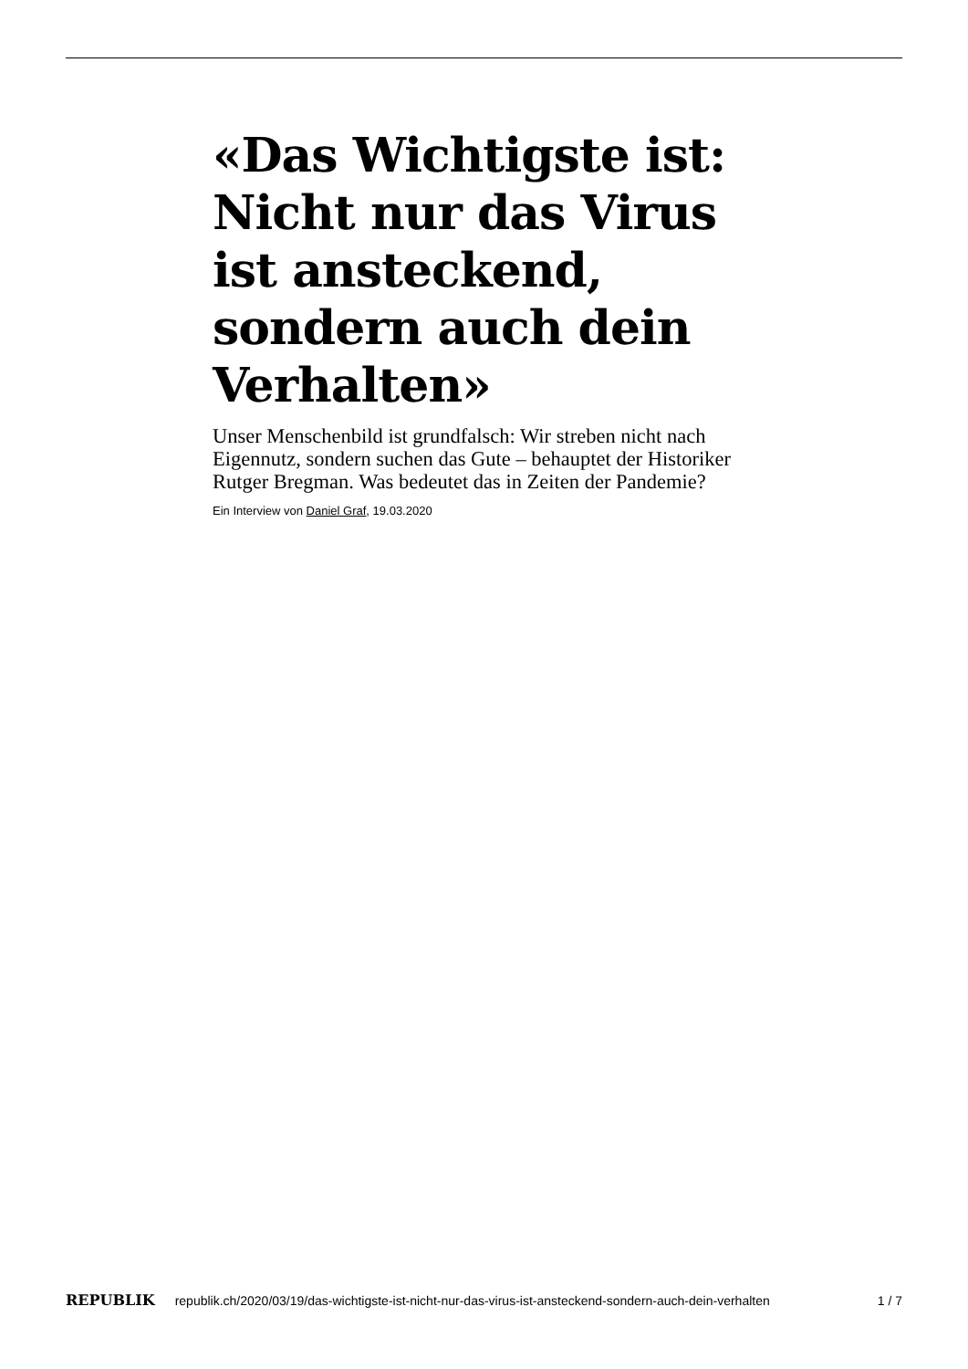«Das Wichtigste ist: Nicht nur das Virus ist ansteckend, sondern auch dein Verhalten»
Unser Menschenbild ist grundfalsch: Wir streben nicht nach Eigennutz, sondern suchen das Gute – behauptet der Histori­ker Rutger Bregman. Was bedeutet das in Zeiten der Pande­mie?
Ein Interview von Daniel Graf, 19.03.2020
REPUBLIK republik.ch/2020/03/19/das-wichtigste-ist-nicht-nur-das-virus-ist-ansteckend-sondern-auch-dein-verhalten 1 / 7